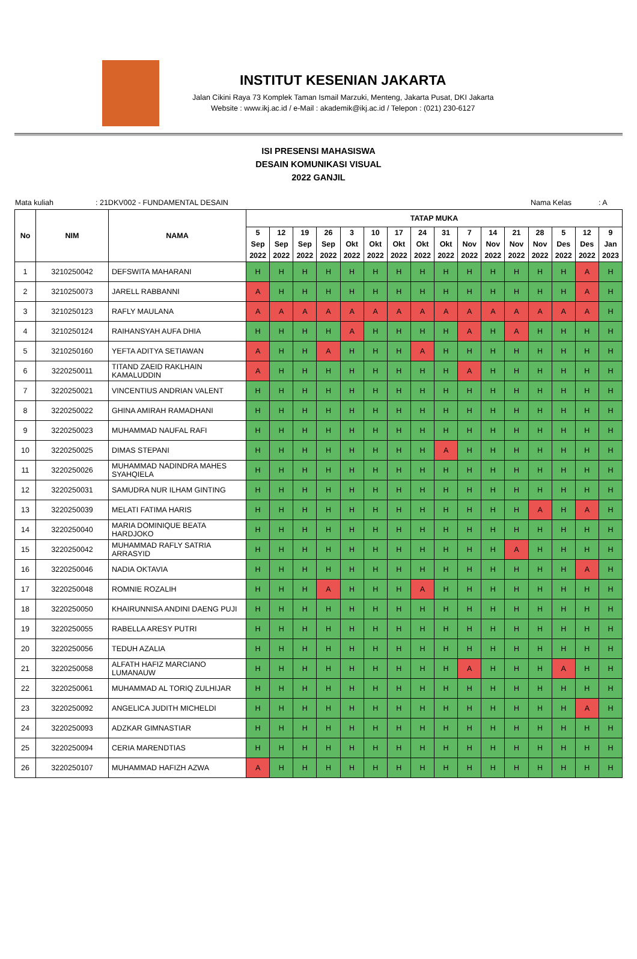INSTITUT KESENIAN JAKARTA
Jalan Cikini Raya 73 Komplek Taman Ismail Marzuki, Menteng, Jakarta Pusat, DKI Jakarta
Website : www.ikj.ac.id / e-Mail : akademik@ikj.ac.id / Telepon : (021) 230-6127
ISI PRESENSI MAHASISWA
DESAIN KOMUNIKASI VISUAL
2022 GANJIL
Mata kuliah: 21DKV002 - FUNDAMENTAL DESAIN Nama Kelas: A
| No | NIM | NAMA | TATAP MUKA | | | | | | | | | | | | | | | |
| --- | --- | --- | --- | --- | --- | --- | --- | --- | --- | --- | --- | --- | --- | --- | --- | --- | --- | --- |
| | | | 5 Sep 2022 | 12 Sep 2022 | 19 Sep 2022 | 26 Sep 2022 | 3 Okt 2022 | 10 Okt 2022 | 17 Okt 2022 | 24 Okt 2022 | 31 Okt 2022 | 7 Nov 2022 | 14 Nov 2022 | 21 Nov 2022 | 28 Nov 2022 | 5 Des 2022 | 12 Des 2022 | 9 Jan 2023 |
| 1 | 3210250042 | DEFSWITA MAHARANI | H | H | H | H | H | H | H | H | H | H | H | H | H | H | A | H |
| 2 | 3210250073 | JARELL RABBANNI | A | H | H | H | H | H | H | H | H | H | H | H | H | H | A | H |
| 3 | 3210250123 | RAFLY MAULANA | A | A | A | A | A | A | A | A | A | A | A | A | A | A | A | H |
| 4 | 3210250124 | RAIHANSYAH AUFA DHIA | H | H | H | H | A | H | H | H | H | A | H | A | H | H | H | H |
| 5 | 3210250160 | YEFTA ADITYA SETIAWAN | A | H | H | A | H | H | H | A | H | H | H | H | H | H | H | H |
| 6 | 3220250011 | TITAND ZAEID RAKLHAIN KAMALUDDIN | A | H | H | H | H | H | H | H | H | A | H | H | H | H | H | H |
| 7 | 3220250021 | VINCENTIUS ANDRIAN VALENT | H | H | H | H | H | H | H | H | H | H | H | H | H | H | H | H |
| 8 | 3220250022 | GHINA AMIRAH RAMADHANI | H | H | H | H | H | H | H | H | H | H | H | H | H | H | H | H |
| 9 | 3220250023 | MUHAMMAD NAUFAL RAFI | H | H | H | H | H | H | H | H | H | H | H | H | H | H | H | H |
| 10 | 3220250025 | DIMAS STEPANI | H | H | H | H | H | H | H | H | A | H | H | H | H | H | H | H |
| 11 | 3220250026 | MUHAMMAD NADINDRA MAHES SYAHQIELA | H | H | H | H | H | H | H | H | H | H | H | H | H | H | H | H |
| 12 | 3220250031 | SAMUDRA NUR ILHAM GINTING | H | H | H | H | H | H | H | H | H | H | H | H | H | H | H | H |
| 13 | 3220250039 | MELATI FATIMA HARIS | H | H | H | H | H | H | H | H | H | H | H | H | A | H | A | H |
| 14 | 3220250040 | MARIA DOMINIQUE BEATA HARDJOKO | H | H | H | H | H | H | H | H | H | H | H | H | H | H | H | H |
| 15 | 3220250042 | MUHAMMAD RAFLY SATRIA ARRASYID | H | H | H | H | H | H | H | H | H | H | H | A | H | H | H | H |
| 16 | 3220250046 | NADIA OKTAVIA | H | H | H | H | H | H | H | H | H | H | H | H | H | H | A | H |
| 17 | 3220250048 | ROMNIE ROZALIH | H | H | H | A | H | H | H | A | H | H | H | H | H | H | H | H |
| 18 | 3220250050 | KHAIRUNNISA ANDINI DAENG PUJI | H | H | H | H | H | H | H | H | H | H | H | H | H | H | H | H |
| 19 | 3220250055 | RABELLA ARESY PUTRI | H | H | H | H | H | H | H | H | H | H | H | H | H | H | H | H |
| 20 | 3220250056 | TEDUH AZALIA | H | H | H | H | H | H | H | H | H | H | H | H | H | H | H | H |
| 21 | 3220250058 | ALFATH HAFIZ MARCIANO LUMANAUW | H | H | H | H | H | H | H | H | H | A | H | H | H | A | H | H |
| 22 | 3220250061 | MUHAMMAD AL TORIQ ZULHIJAR | H | H | H | H | H | H | H | H | H | H | H | H | H | H | H | H |
| 23 | 3220250092 | ANGELICA JUDITH MICHELDI | H | H | H | H | H | H | H | H | H | H | H | H | H | H | A | H |
| 24 | 3220250093 | ADZKAR GIMNASTIAR | H | H | H | H | H | H | H | H | H | H | H | H | H | H | H | H |
| 25 | 3220250094 | CERIA MARENDTIAS | H | H | H | H | H | H | H | H | H | H | H | H | H | H | H | H |
| 26 | 3220250107 | MUHAMMAD HAFIZH AZWA | A | H | H | H | H | H | H | H | H | H | H | H | H | H | H | H |